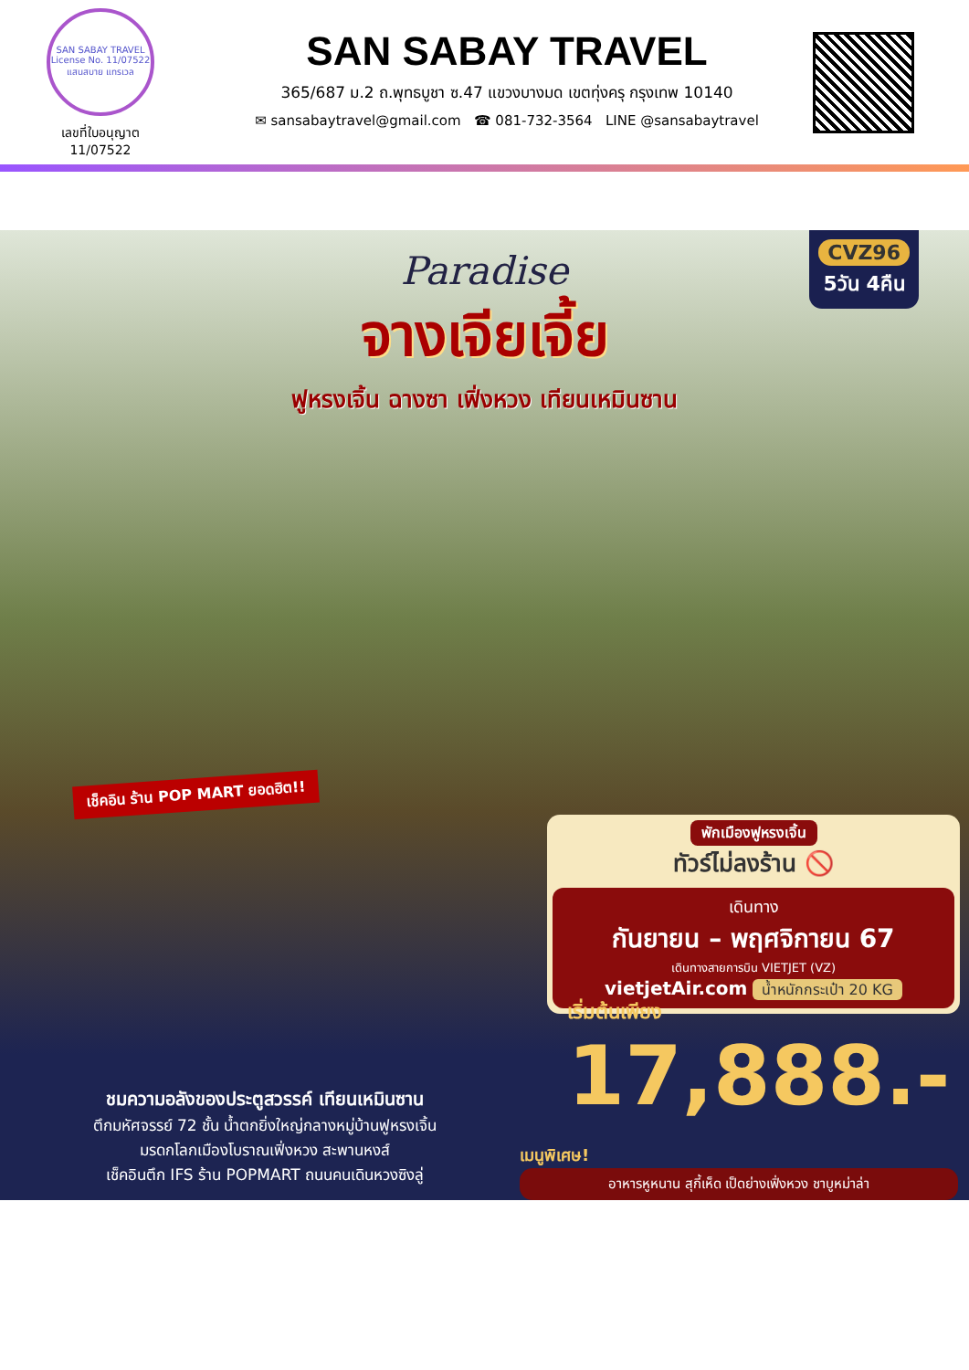SAN SABAY TRAVEL
License No. 11/07522
แสนสบาย แทรเวล
เลขที่ใบอนุญาต
11/07522
SAN SABAY TRAVEL
365/687 ม.2 ถ.พุทธบูชา ซ.47 แขวงบางมด เขตทุ่งครุ กรุงเทพ 10140
✉ sansabaytravel@gmail.com ☎ 081-732-3564 LINE @sansabaytravel
CVZ96
5วัน 4คืน
Paradise
จางเจียเจี้ย
ฟูหรงเจิ้น ฉางซา เฟิ่งหวง เทียนเหมินซาน
เช็คอิน ร้าน POP MART ยอดฮิต!!
พักเมืองฟูหรงเจิ้น
ทัวร์ไม่ลงร้าน 🚫
เดินทาง
กันยายน – พฤศจิกายน 67
เดินทางสายการบิน VIETJET (VZ)
vietjetAir.com น้ำหนักกระเป๋า 20 KG
เริ่มต้นเพียง
17,888.-
ชมความอลังของประตูสวรรค์ เทียนเหมินซาน
ตึกมหัศจรรย์ 72 ชั้น น้ำตกยิ่งใหญ่กลางหมู่บ้านฟูหรงเจิ้น
มรดกโลกเมืองโบราณเฟิ่งหวง สะพานหงส์
เช็คอินตึก IFS ร้าน POPMART ถนนคนเดินหวงซิงลู่
เมนูพิเศษ!
อาหารหูหนาน สุกี้เห็ด เป็ดย่างเฟิ่งหวง ชาบูหม่าล่า